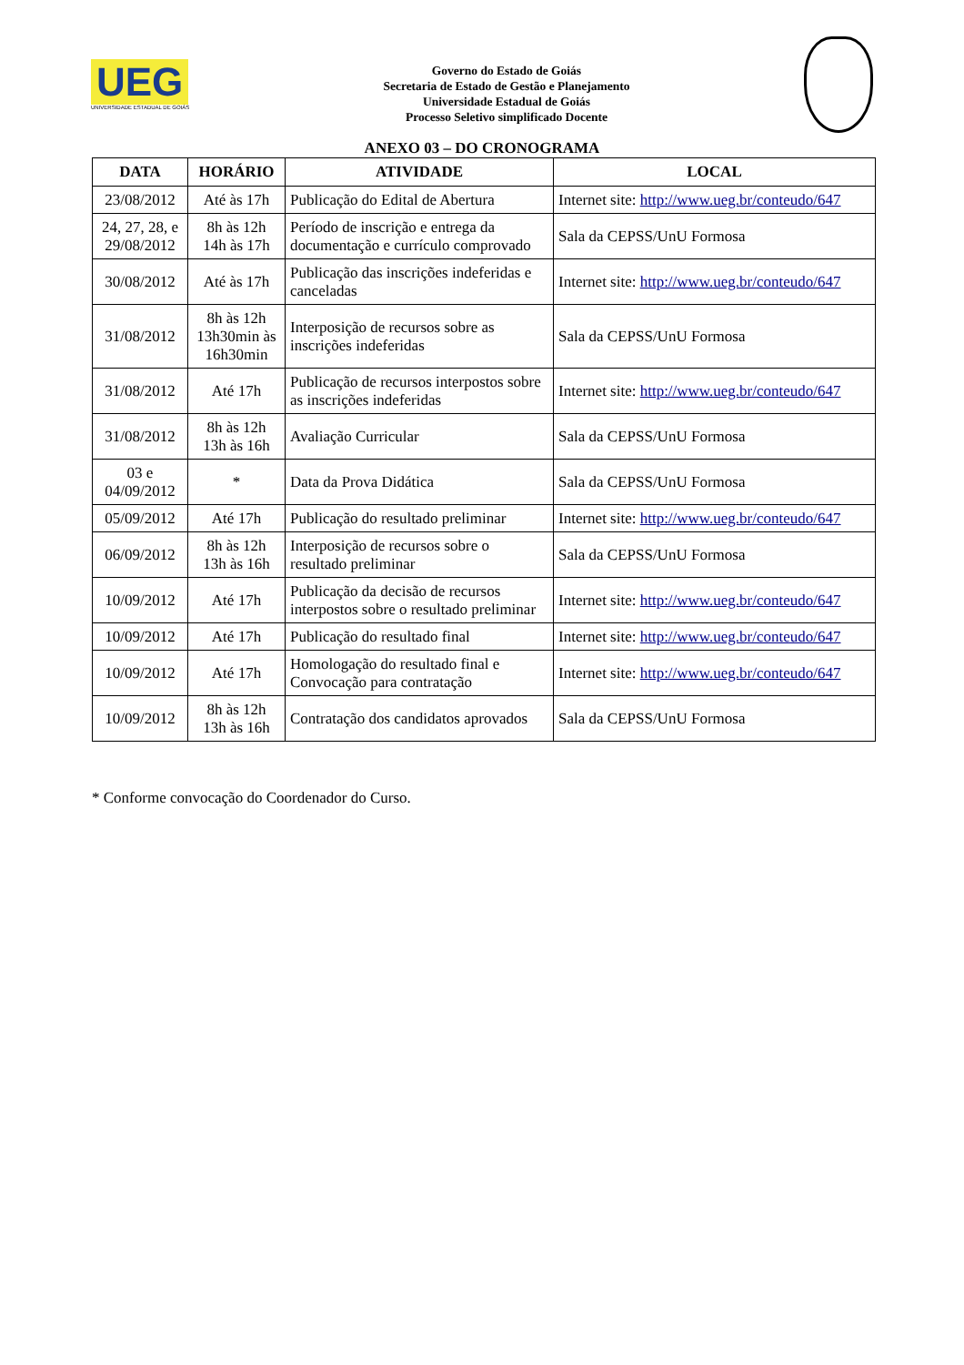UEG
UNIVERSIDADE ESTADUAL DE GOIÁS
Governo do Estado de Goiás
Secretaria de Estado de Gestão e Planejamento
Universidade Estadual de Goiás
Processo Seletivo simplificado Docente
ANEXO 03 – DO CRONOGRAMA
| DATA | HORÁRIO | ATIVIDADE | LOCAL |
| --- | --- | --- | --- |
| 23/08/2012 | Até às 17h | Publicação do Edital de Abertura | Internet site: http://www.ueg.br/conteudo/647 |
| 24, 27, 28, e 29/08/2012 | 8h às 12h 14h às 17h | Período de inscrição e entrega da documentação e currículo comprovado | Sala da CEPSS/UnU Formosa |
| 30/08/2012 | Até às 17h | Publicação das inscrições indeferidas e canceladas | Internet site: http://www.ueg.br/conteudo/647 |
| 31/08/2012 | 8h às 12h 13h30min às 16h30min | Interposição de recursos sobre as inscrições indeferidas | Sala da CEPSS/UnU Formosa |
| 31/08/2012 | Até 17h | Publicação de recursos interpostos sobre as inscrições indeferidas | Internet site: http://www.ueg.br/conteudo/647 |
| 31/08/2012 | 8h às 12h 13h às 16h | Avaliação Curricular | Sala da CEPSS/UnU Formosa |
| 03 e 04/09/2012 | * | Data da Prova Didática | Sala da CEPSS/UnU Formosa |
| 05/09/2012 | Até 17h | Publicação do resultado preliminar | Internet site: http://www.ueg.br/conteudo/647 |
| 06/09/2012 | 8h às 12h 13h às 16h | Interposição de recursos sobre o resultado preliminar | Sala da CEPSS/UnU Formosa |
| 10/09/2012 | Até 17h | Publicação da decisão de recursos interpostos sobre o resultado preliminar | Internet site: http://www.ueg.br/conteudo/647 |
| 10/09/2012 | Até 17h | Publicação do resultado final | Internet site: http://www.ueg.br/conteudo/647 |
| 10/09/2012 | Até 17h | Homologação do resultado final e Convocação para contratação | Internet site: http://www.ueg.br/conteudo/647 |
| 10/09/2012 | 8h às 12h 13h às 16h | Contratação dos candidatos aprovados | Sala da CEPSS/UnU Formosa |
* Conforme convocação do Coordenador do Curso.